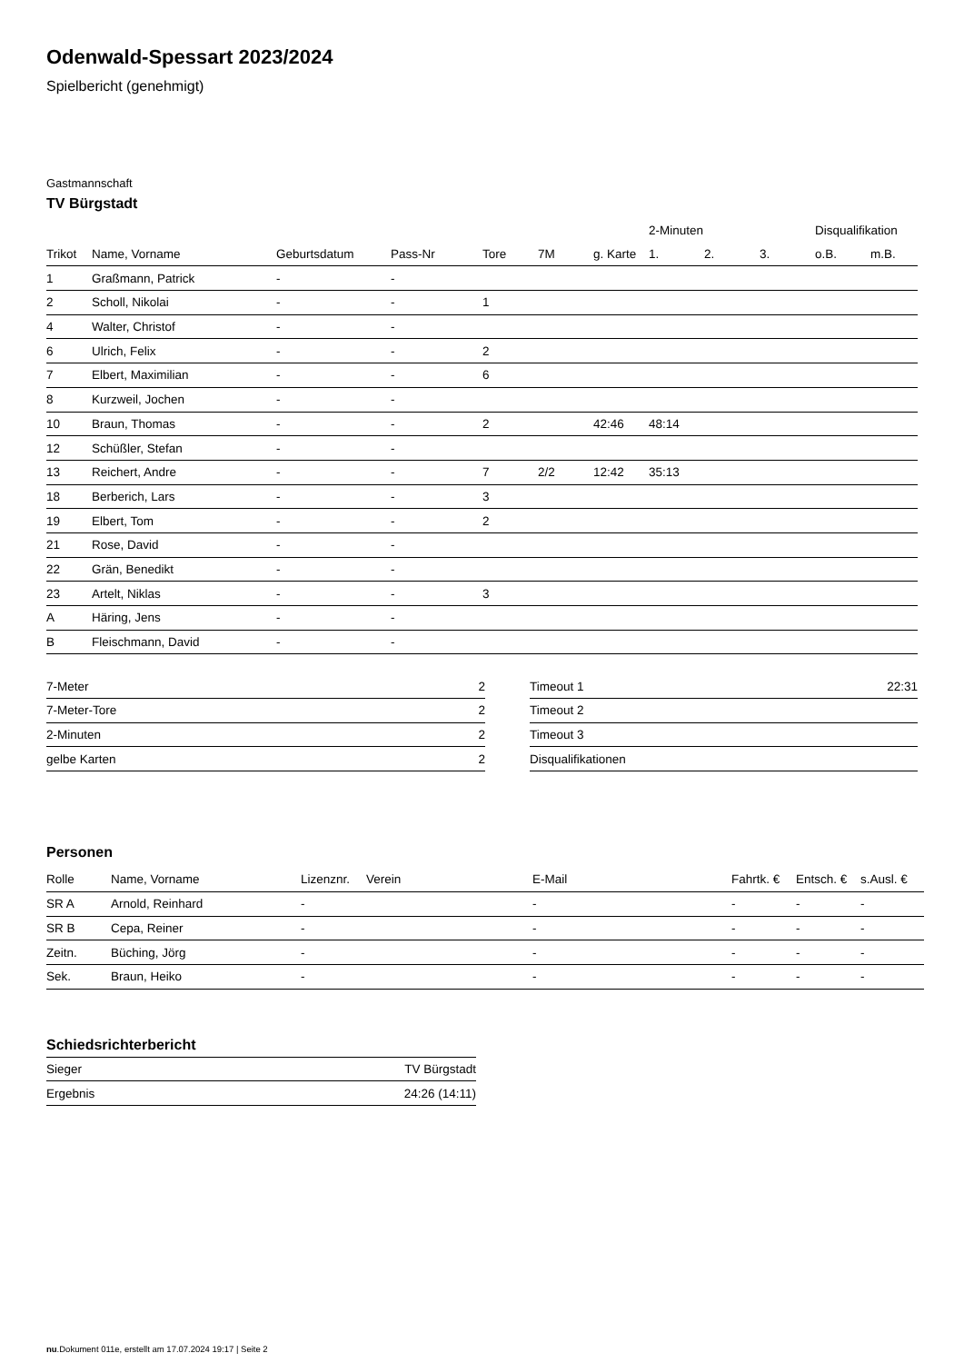Odenwald-Spessart 2023/2024
Spielbericht (genehmigt)
Gastmannschaft
TV Bürgstadt
| | | | | | | | 2-Minuten | | | Disqualifikation | |
| --- | --- | --- | --- | --- | --- | --- | --- | --- | --- | --- | --- |
| Trikot | Name, Vorname | Geburtsdatum | Pass-Nr | Tore | 7M | g. Karte | 1. | 2. | 3. | o.B. | m.B. |
| 1 | Graßmann, Patrick | - | - | | | | | | | | |
| 2 | Scholl, Nikolai | - | - | 1 | | | | | | | |
| 4 | Walter, Christof | - | - | | | | | | | | |
| 6 | Ulrich, Felix | - | - | 2 | | | | | | | |
| 7 | Elbert, Maximilian | - | - | 6 | | | | | | | |
| 8 | Kurzweil, Jochen | - | - | | | | | | | | |
| 10 | Braun, Thomas | - | - | 2 | | 42:46 | 48:14 | | | | |
| 12 | Schüßler, Stefan | - | - | | | | | | | | |
| 13 | Reichert, Andre | - | - | 7 | 2/2 | 12:42 | 35:13 | | | | |
| 18 | Berberich, Lars | - | - | 3 | | | | | | | |
| 19 | Elbert, Tom | - | - | 2 | | | | | | | |
| 21 | Rose, David | - | - | | | | | | | | |
| 22 | Grän, Benedikt | - | - | | | | | | | | |
| 23 | Artelt, Niklas | - | - | 3 | | | | | | | |
| A | Häring, Jens | - | - | | | | | | | | |
| B | Fleischmann, David | - | - | | | | | | | | |
| 7-Meter | 2 |
| 7-Meter-Tore | 2 |
| 2-Minuten | 2 |
| gelbe Karten | 2 |
| Timeout 1 | 22:31 |
| Timeout 2 | |
| Timeout 3 | |
| Disqualifikationen | |
Personen
| Rolle | Name, Vorname | Lizenznr. | Verein | E-Mail | Fahrtk. € | Entsch. € | s.Ausl. € |
| --- | --- | --- | --- | --- | --- | --- | --- |
| SR A | Arnold, Reinhard | - | | - | - | - | - |
| SR B | Cepa, Reiner | - | | - | - | - | - |
| Zeitn. | Büching, Jörg | - | | - | - | - | - |
| Sek. | Braun, Heiko | - | | - | - | - | - |
Schiedsrichterbericht
| Sieger | TV Bürgstadt |
| Ergebnis | 24:26 (14:11) |
nu.Dokument 011e, erstellt am 17.07.2024 19:17 | Seite 2